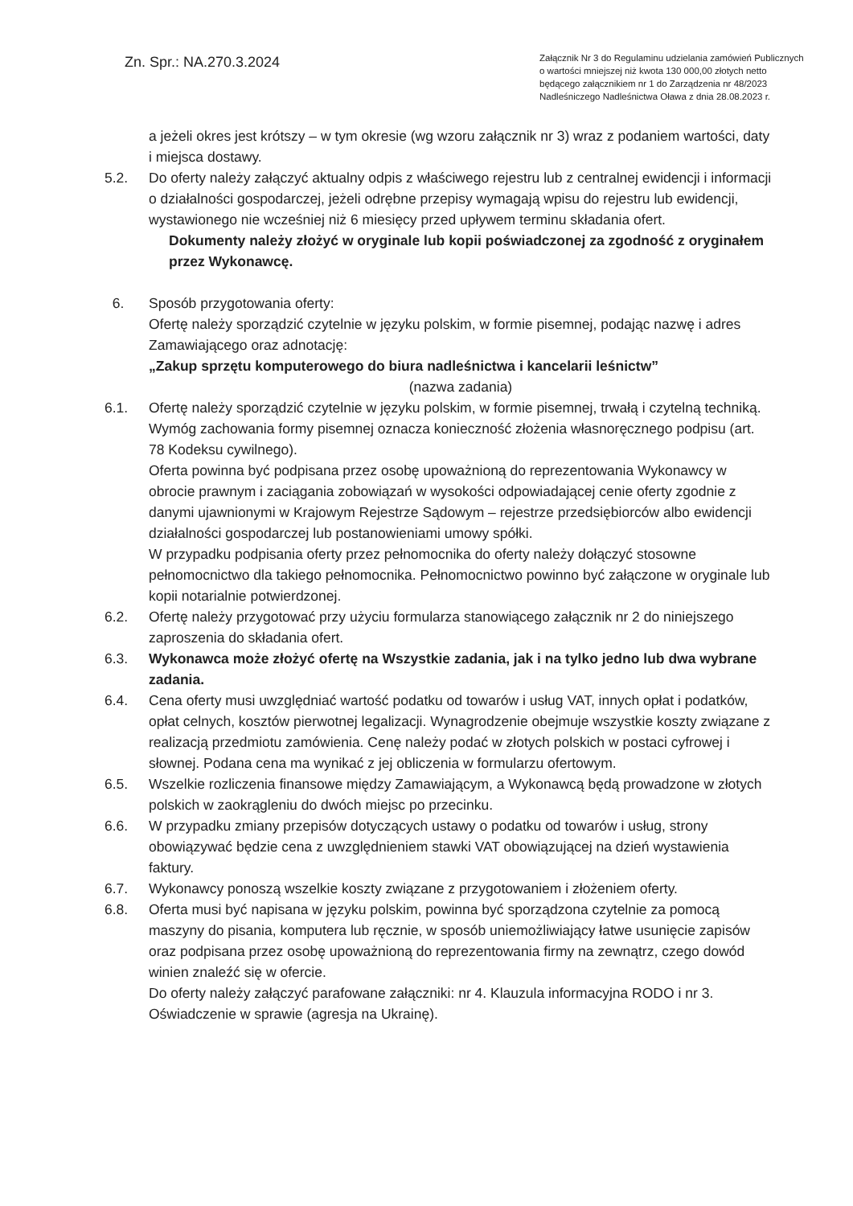Zn. Spr.: NA.270.3.2024
Załącznik Nr 3 do Regulaminu udzielania zamówień Publicznych o wartości mniejszej niż kwota 130 000,00 złotych netto będącego załącznikiem nr 1 do Zarządzenia nr 48/2023 Nadleśniczego Nadleśnictwa Oława z dnia 28.08.2023 r.
a jeżeli okres jest krótszy – w tym okresie (wg wzoru załącznik nr 3) wraz z podaniem wartości, daty i miejsca dostawy.
5.2. Do oferty należy załączyć aktualny odpis z właściwego rejestru lub z centralnej ewidencji i informacji o działalności gospodarczej, jeżeli odrębne przepisy wymagają wpisu do rejestru lub ewidencji, wystawionego nie wcześniej niż 6 miesięcy przed upływem terminu składania ofert.
Dokumenty należy złożyć w oryginale lub kopii poświadczonej za zgodność z oryginałem przez Wykonawcę.
6. Sposób przygotowania oferty:
Ofertę należy sporządzić czytelnie w języku polskim, w formie pisemnej, podając nazwę i adres Zamawiającego oraz adnotację:
„Zakup sprzętu komputerowego do biura nadleśnictwa i kancelarii leśnictw”
(nazwa zadania)
6.1. Ofertę należy sporządzić czytelnie w języku polskim, w formie pisemnej, trwałą i czytelną techniką. Wymóg zachowania formy pisemnej oznacza konieczność złożenia własnoręcznego podpisu (art. 78 Kodeksu cywilnego).
Oferta powinna być podpisana przez osobę upoważnioną do reprezentowania Wykonawcy w obrocie prawnym i zaciągania zobowiązań w wysokości odpowiadającej cenie oferty zgodnie z danymi ujawnionymi w Krajowym Rejestrze Sądowym – rejestrze przedsiębiorców albo ewidencji działalności gospodarczej lub postanowieniami umowy spółki.
W przypadku podpisania oferty przez pełnomocnika do oferty należy dołączyć stosowne pełnomocnictwo dla takiego pełnomocnika. Pełnomocnictwo powinno być załączone w oryginale lub kopii notarialnie potwierdzonej.
6.2. Ofertę należy przygotować przy użyciu formularza stanowiącego załącznik nr 2 do niniejszego zaproszenia do składania ofert.
6.3. Wykonawca może złożyć ofertę na Wszystkie zadania, jak i na tylko jedno lub dwa wybrane zadania.
6.4. Cena oferty musi uwzględniać wartość podatku od towarów i usług VAT, innych opłat i podatków, opłat celnych, kosztów pierwotnej legalizacji. Wynagrodzenie obejmuje wszystkie koszty związane z realizacją przedmiotu zamówienia. Cenę należy podać w złotych polskich w postaci cyfrowej i słownej. Podana cena ma wynikać z jej obliczenia w formularzu ofertowym.
6.5. Wszelkie rozliczenia finansowe między Zamawiającym, a Wykonawcą będą prowadzone w złotych polskich w zaokrągleniu do dwóch miejsc po przecinku.
6.6. W przypadku zmiany przepisów dotyczących ustawy o podatku od towarów i usług, strony obowiązywać będzie cena z uwzględnieniem stawki VAT obowiązującej na dzień wystawienia faktury.
6.7. Wykonawcy ponoszą wszelkie koszty związane z przygotowaniem i złożeniem oferty.
6.8. Oferta musi być napisana w języku polskim, powinna być sporządzona czytelnie za pomocą maszyny do pisania, komputera lub ręcznie, w sposób uniemożliwiający łatwe usunięcie zapisów oraz podpisana przez osobę upoważnioną do reprezentowania firmy na zewnątrz, czego dowód winien znaleźć się w ofercie.
Do oferty należy załączyć parafowane załączniki: nr 4. Klauzula informacyjna RODO i nr 3. Oświadczenie w sprawie (agresja na Ukrainę).